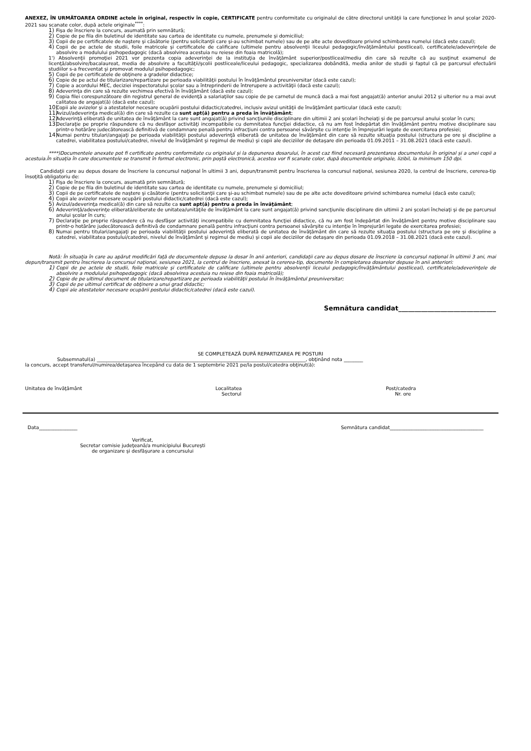ANEXEZ, ÎN URMĂTOAREA ORDINE actele în original, respectiv în copie, CERTIFICATE pentru conformitate cu originalul de către directorul unităţii la care funcţionez în anul şcolar 2020-2021 sau scanate color, după actele originale<sup>****</sup>:
1) Fişa de înscriere la concurs, asumată prin semnătură;
2) Copie de pe fila din buletinul de identitate sau cartea de identitate cu numele, prenumele şi domiciliul;
3) Copii de pe certificatele de naştere şi căsătorie (pentru solicitanţii care şi-au schimbat numele) sau de pe alte acte doveditoare privind schimbarea numelui (dacă este cazul);
4) Copii de pe actele de studii, foile matricole şi certificatele de calificare (ultimele pentru absolvenţii liceului pedagogic/învăţământului postliceal), certificatele/adeverinţele de absolvire a modulului psihopedagogic (dacă absolvirea acestuia nu reiese din foaia matricolă);
1') Absolvenţii promoţiei 2021 vor prezenta copia adeverinţei de la instituţia de învăţământ superior/postliceal/mediu din care să rezulte că au susţinut examenul de licenţă/absolvire/bacalaureat, media de absolvire a facultăţii/şcolii postliceale/liceului pedagogic, specializarea dobândită, media anilor de studii şi faptul că pe parcursul efectuării studiilor s-a frecventat şi promovat modulul psihopedagogic;
5) Copii de pe certificatele de obţinere a gradelor didactice;
6) Copie de pe actul de titularizare/repartizare pe perioada viabilităţii postului în învăţământul preuniversitar (dacă este cazul);
7) Copie a acordului MEC, deciziei inspectoratului şcolar sau a întreprinderii de întrerupere a activităţii (dacă este cazul);
8) Adeverinţa din care să rezulte vechimea efectivă în învăţământ (dacă este cazul);
9) Copia filei corespunzătoare din registrul general de evidenţă a salariaţilor sau copie de pe carnetul de muncă dacă a mai fost angajat(ă) anterior anului 2012 şi ulterior nu a mai avut calitatea de angajat(ă) (dacă este cazul);
10) Copii ale avizelor şi a atestatelor necesare ocupării postului didactic/catedrei, inclusiv avizul unităţii de învăţământ particular (dacă este cazul);
11) Avizul/adeverinţa medical(ă) din care să rezulte ca sunt apt(ă) pentru a preda în învăţământ;
12) Adeverinţă eliberată de unitatea de învăţământ la care sunt angajat(ă) privind sancţiunile disciplinare din ultimii 2 ani şcolari încheiaţi şi de pe parcursul anului şcolar în curs;
13) Declaraţie pe proprie răspundere că nu desfăşor activităţi incompatibile cu demnitatea funcţiei didactice, că nu am fost îndepărtat din învăţământ pentru motive disciplinare sau printr-o hotărâre judecătorească definitivă de condamnare penală pentru infracţiuni contra persoanei săvârşite cu intenţie în împrejurări legate de exercitarea profesiei;
14) Numai pentru titulari/angajaţi pe perioada viabilităţii postului adeverinţă eliberată de unitatea de învăţământ din care să rezulte situaţia postului (structura pe ore şi discipline a catedrei, viabilitatea postului/catedrei, nivelul de învăţământ şi regimul de mediu) şi copii ale deciziilor de detaşare din perioada 01.09.2011 – 31.08.2021 (dacă este cazul).
****)Documentele anexate pot fi certificate pentru conformitate cu originalul și la depunerea dosarului, în acest caz fiind necesară prezentarea documentului în original și a unei copii a acestuia.În situația în care documentele se transmit în format electronic, prin poștă electronică, acestea vor fi scanate color, după documentele originale, lizibil, la minimum 150 dpi.
Candidaţii care au depus dosare de înscriere la concursul naţional în ultimii 3 ani, depun/transmit pentru înscrierea la concursul naţional, sesiunea 2020, la centrul de înscriere, cererea-tip însoţită obligatoriu de:
1) Fişa de înscriere la concurs, asumată prin semnătură;
2) Copie de pe fila din buletinul de identitate sau cartea de identitate cu numele, prenumele şi domiciliul;
3) Copii de pe certificatele de naştere şi căsătorie (pentru solicitanţii care şi-au schimbat numele) sau de pe alte acte doveditoare privind schimbarea numelui (dacă este cazul);
4) Copii ale avizelor necesare ocupării postului didactic/catedrei (dacă este cazul);
5) Avizul/adeverinţa medical(ă) din care să rezulte ca sunt apt(ă) pentru a preda în învăţământ;
6) Adeverinţă/adeverinţe eliberată/eliberate de unitatea/unităţile de învăţământ la care sunt angajat(ă) privind sancţiunile disciplinare din ultimii 2 ani şcolari încheiaţi şi de pe parcursul anului şcolar în curs;
7) Declaraţie pe proprie răspundere că nu desfăşor activităţi incompatibile cu demnitatea funcţiei didactice, că nu am fost îndepărtat din învăţământ pentru motive disciplinare sau printr-o hotărâre judecătorească definitivă de condamnare penală pentru infracţiuni contra persoanei săvârşite cu intenţie în împrejurări legate de exercitarea profesiei;
8) Numai pentru titulari/angajaţi pe perioada viabilităţii postului adeverinţă eliberată de unitatea de învăţământ din care să rezulte situaţia postului (structura pe ore şi discipline a catedrei, viabilitatea postului/catedrei, nivelul de învăţământ şi regimul de mediu) şi copii ale deciziilor de detaşare din perioada 01.09.2018 – 31.08.2021 (dacă este cazul).
Notă: În situaţia în care au apărut modificări faţă de documentele depuse la dosar în anii anteriori, candidaţii care au depus dosare de înscriere la concursul naţional în ultimii 3 ani, mai depun/transmit pentru înscrierea la concursul naţional, sesiunea 2021, la centrul de înscriere, anexat la cererea-tip, documente în completarea dosarelor depuse în anii anteriori:
1) Copii de pe actele de studii, foile matricole şi certificatele de calificare (ultimele pentru absolvenţii liceului pedagogic/învăţământului postliceal), certificatele/adeverinţele de absolvire a modulului psihopedagogic (dacă absolvirea acestuia nu reiese din foaia matricolă);
2) Copie de pe ultimul document de titularizare/repartizare pe perioada viabilităţii postului în învăţământul preuniversitar;
3) Copii de pe ultimul certificat de obţinere a unui grad didactic;
4) Copii ale atestatelor necesare ocupării postului didactic/catedrei (dacă este cazul).
Semnătura candidat______________________________
SE COMPLETEAZĂ DUPĂ REPARTIZAREA PE POSTURI
Subsemnatul(a) _______________________________________________________________________________________, obţinând nota ________
la concurs, accept transferul/numirea/detaşarea începând cu data de 1 septembrie 2021 pe/la postul/catedra obţinut(ă):
Unitatea de învăţământ Localitatea
Sectorul Post/catedra
Nr. ore
Data________________ Semnătura candidat_______________________________________
Verificat,
Secretar comisie judeţeană/a municipiului Bucureşti
de organizare şi desfăşurare a concursului